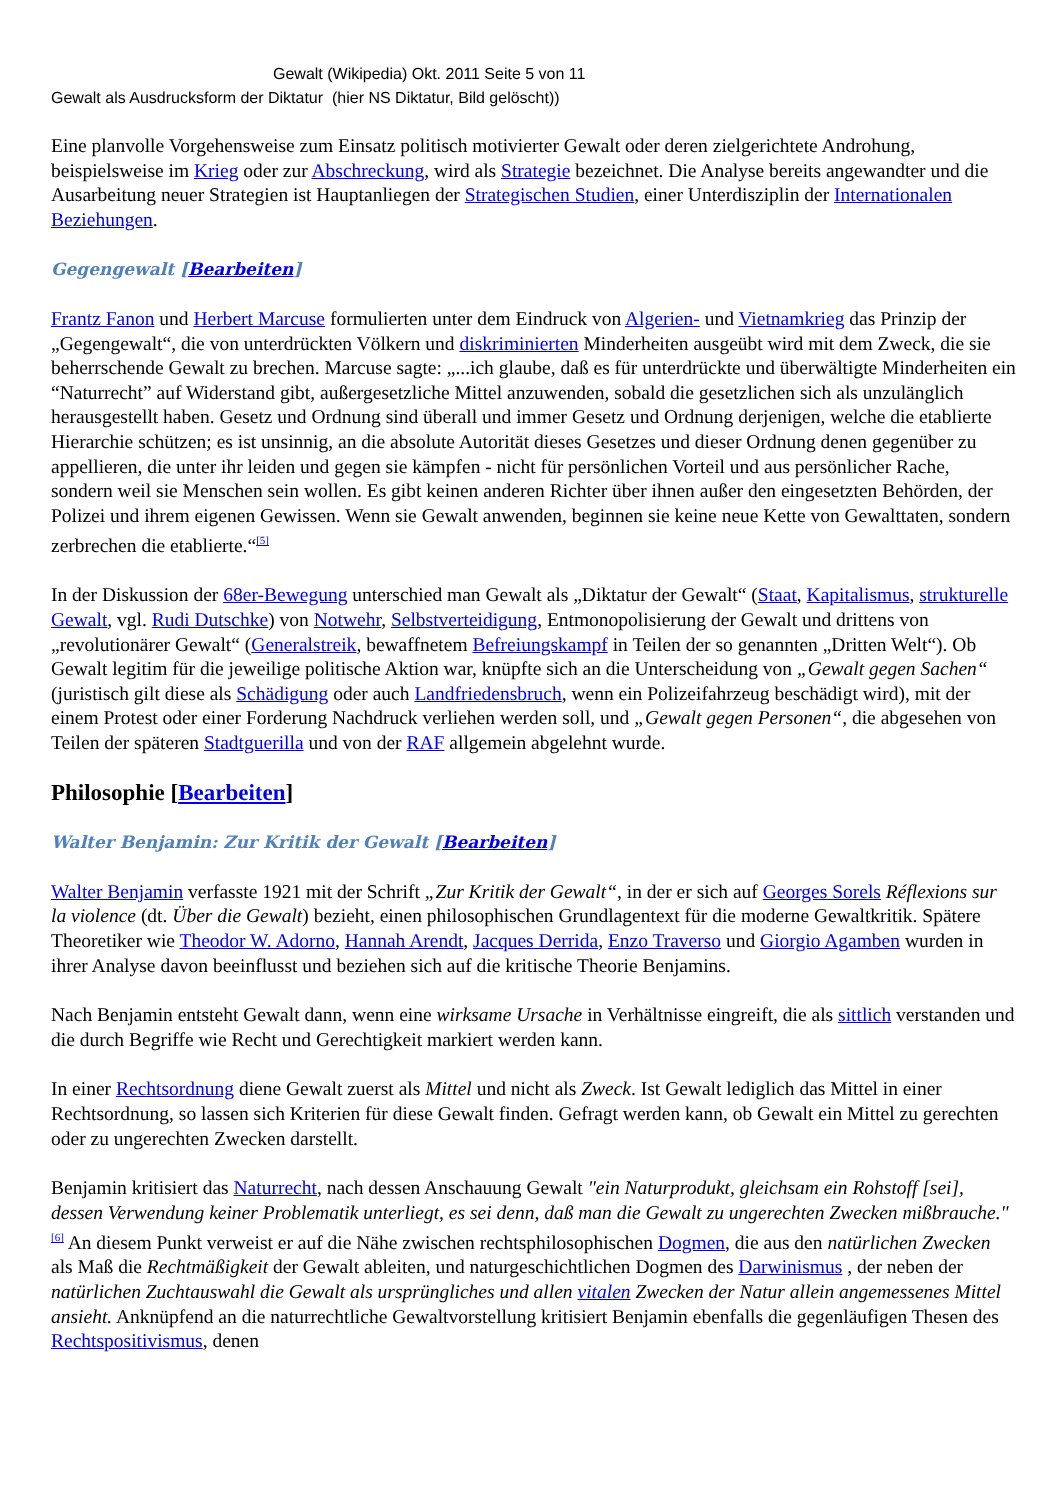Gewalt (Wikipedia) Okt. 2011 Seite 5 von 11
Gewalt als Ausdrucksform der Diktatur (hier NS Diktatur, Bild gelöscht))
Eine planvolle Vorgehensweise zum Einsatz politisch motivierter Gewalt oder deren zielgerichtete Androhung, beispielsweise im Krieg oder zur Abschreckung, wird als Strategie bezeichnet. Die Analyse bereits angewandter und die Ausarbeitung neuer Strategien ist Hauptanliegen der Strategischen Studien, einer Unterdisziplin der Internationalen Beziehungen.
Gegengewalt [Bearbeiten]
Frantz Fanon und Herbert Marcuse formulierten unter dem Eindruck von Algerien- und Vietnamkrieg das Prinzip der „Gegengewalt“, die von unterdrückten Völkern und diskriminierten Minderheiten ausgeübt wird mit dem Zweck, die sie beherrschende Gewalt zu brechen. Marcuse sagte: „...ich glaube, daß es für unterdrückte und überwältigte Minderheiten ein “Naturrecht” auf Widerstand gibt, außergesetzliche Mittel anzuwenden, sobald die gesetzlichen sich als unzulänglich herausgestellt haben. Gesetz und Ordnung sind überall und immer Gesetz und Ordnung derjenigen, welche die etablierte Hierarchie schützen; es ist unsinnig, an die absolute Autorität dieses Gesetzes und dieser Ordnung denen gegenüber zu appellieren, die unter ihr leiden und gegen sie kämpfen - nicht für persönlichen Vorteil und aus persönlicher Rache, sondern weil sie Menschen sein wollen. Es gibt keinen anderen Richter über ihnen außer den eingesetzten Behörden, der Polizei und ihrem eigenen Gewissen. Wenn sie Gewalt anwenden, beginnen sie keine neue Kette von Gewalttaten, sondern zerbrechen die etablierte.“<sup>[5]</sup>
In der Diskussion der 68er-Bewegung unterschied man Gewalt als „Diktatur der Gewalt“ (Staat, Kapitalismus, strukturelle Gewalt, vgl. Rudi Dutschke) von Notwehr, Selbstverteidigung, Entmonopolisierung der Gewalt und drittens von „revolutionärer Gewalt“ (Generalstreik, bewaffnetem Befreiungskampf in Teilen der so genannten „Dritten Welt“). Ob Gewalt legitim für die jeweilige politische Aktion war, knüpfte sich an die Unterscheidung von „Gewalt gegen Sachen“ (juristisch gilt diese als Schädigung oder auch Landfriedensbruch, wenn ein Polizeifahrzeug beschädigt wird), mit der einem Protest oder einer Forderung Nachdruck verliehen werden soll, und „Gewalt gegen Personen“, die abgesehen von Teilen der späteren Stadtguerilla und von der RAF allgemein abgelehnt wurde.
Philosophie [Bearbeiten]
Walter Benjamin: Zur Kritik der Gewalt [Bearbeiten]
Walter Benjamin verfasste 1921 mit der Schrift „Zur Kritik der Gewalt“, in der er sich auf Georges Sorels Réflexions sur la violence (dt. Über die Gewalt) bezieht, einen philosophischen Grundlagentext für die moderne Gewaltkritik. Spätere Theoretiker wie Theodor W. Adorno, Hannah Arendt, Jacques Derrida, Enzo Traverso und Giorgio Agamben wurden in ihrer Analyse davon beeinflusst und beziehen sich auf die kritische Theorie Benjamins.
Nach Benjamin entsteht Gewalt dann, wenn eine wirksame Ursache in Verhältnisse eingreift, die als sittlich verstanden und die durch Begriffe wie Recht und Gerechtigkeit markiert werden kann.
In einer Rechtsordnung diene Gewalt zuerst als Mittel und nicht als Zweck. Ist Gewalt lediglich das Mittel in einer Rechtsordnung, so lassen sich Kriterien für diese Gewalt finden. Gefragt werden kann, ob Gewalt ein Mittel zu gerechten oder zu ungerechten Zwecken darstellt.
Benjamin kritisiert das Naturrecht, nach dessen Anschauung Gewalt "ein Naturprodukt, gleichsam ein Rohstoff [sei], dessen Verwendung keiner Problematik unterliegt, es sei denn, daß man die Gewalt zu ungerechten Zwecken mißbrauche."<sup>[6]</sup> An diesem Punkt verweist er auf die Nähe zwischen rechtsphilosophischen Dogmen, die aus den natürlichen Zwecken als Maß die Rechtmäßigkeit der Gewalt ableiten, und naturgeschichtlichen Dogmen des Darwinismus , der neben der natürlichen Zuchtauswahl die Gewalt als ursprüngliches und allen vitalen Zwecken der Natur allein angemessenes Mittel ansieht. Anknüpfend an die naturrechtliche Gewaltvorstellung kritisiert Benjamin ebenfalls die gegenläufigen Thesen des Rechtspositivismus, denen